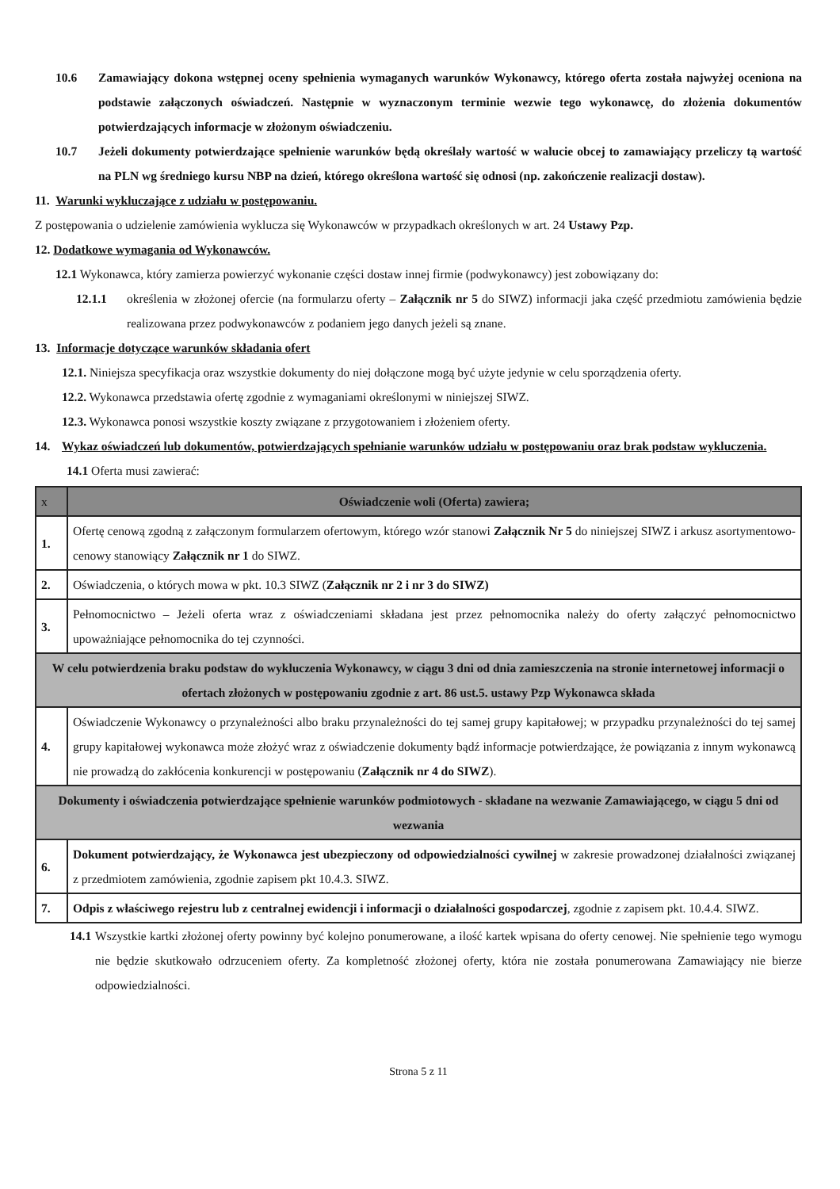10.6 Zamawiający dokona wstępnej oceny spełnienia wymaganych warunków Wykonawcy, którego oferta została najwyżej oceniona na podstawie załączonych oświadczeń. Następnie w wyznaczonym terminie wezwie tego wykonawcę, do złożenia dokumentów potwierdzających informacje w złożonym oświadczeniu.
10.7 Jeżeli dokumenty potwierdzające spełnienie warunków będą określały wartość w walucie obcej to zamawiający przeliczy tą wartość na PLN wg średniego kursu NBP na dzień, którego określona wartość się odnosi (np. zakończenie realizacji dostaw).
11. Warunki wykluczające z udziału w postępowaniu.
Z postępowania o udzielenie zamówienia wyklucza się Wykonawców w przypadkach określonych w art. 24 Ustawy Pzp.
12. Dodatkowe wymagania od Wykonawców.
12.1 Wykonawca, który zamierza powierzyć wykonanie części dostaw innej firmie (podwykonawcy) jest zobowiązany do:
12.1.1 określenia w złożonej ofercie (na formularzu oferty – Załącznik nr 5 do SIWZ) informacji jaka część przedmiotu zamówienia będzie realizowana przez podwykonawców z podaniem jego danych jeżeli są znane.
13. Informacje dotyczące warunków składania ofert
12.1. Niniejsza specyfikacja oraz wszystkie dokumenty do niej dołączone mogą być użyte jedynie w celu sporządzenia oferty.
12.2. Wykonawca przedstawia ofertę zgodnie z wymaganiami określonymi w niniejszej SIWZ.
12.3. Wykonawca ponosi wszystkie koszty związane z przygotowaniem i złożeniem oferty.
14. Wykaz oświadczeń lub dokumentów, potwierdzających spełnianie warunków udziału w postępowaniu oraz brak podstaw wykluczenia.
14.1 Oferta musi zawierać:
| x | Oświadczenie woli (Oferta) zawiera; |
| 1. | Ofertę cenową zgodną z załączonym formularzem ofertowym, którego wzór stanowi Załącznik Nr 5 do niniejszej SIWZ i arkusz asortymentowo-cenowy stanowiący Załącznik nr 1 do SIWZ. |
| 2. | Oświadczenia, o których mowa w pkt. 10.3 SIWZ ( Załącznik nr 2 i nr 3 do SIWZ) |
| 3. | Pełnomocnictwo – Jeżeli oferta wraz z oświadczeniami składana jest przez pełnomocnika należy do oferty załączyć pełnomocnictwo upoważniające pełnomocnika do tej czynności. |
| W celu potwierdzenia braku podstaw do wykluczenia Wykonawcy, w ciągu 3 dni od dnia zamieszczenia na stronie internetowej informacji o ofertach złożonych w postępowaniu zgodnie z art. 86 ust.5. ustawy Pzp Wykonawca składa | |
| 4. | Oświadczenie Wykonawcy o przynależności albo braku przynależności do tej samej grupy kapitałowej; w przypadku przynależności do tej samej grupy kapitałowej wykonawca może złożyć wraz z oświadczenie dokumenty bądź informacje potwierdzające, że powiązania z innym wykonawcą nie prowadzą do zakłócenia konkurencji w postępowaniu ( Załącznik nr 4 do SIWZ ). |
| Dokumenty i oświadczenia potwierdzające spełnienie warunków podmiotowych - składane na wezwanie Zamawiającego, w ciągu 5 dni od wezwania | |
| 6. | Dokument potwierdzający, że Wykonawca jest ubezpieczony od odpowiedzialności cywilnej w zakresie prowadzonej działalności związanej z przedmiotem zamówienia, zgodnie zapisem pkt 10.4.3. SIWZ. |
| 7. | Odpis z właściwego rejestru lub z centralnej ewidencji i informacji o działalności gospodarczej , zgodnie z zapisem pkt. 10.4.4. SIWZ. |
14.1
Wszystkie kartki złożonej oferty powinny być kolejno ponumerowane, a ilość kartek wpisana do oferty cenowej. Nie spełnienie tego wymogu nie będzie skutkowało odrzuceniem oferty. Za kompletność złożonej oferty, która nie została ponumerowana Zamawiający nie bierze odpowiedzialności.
Strona 5 z 11